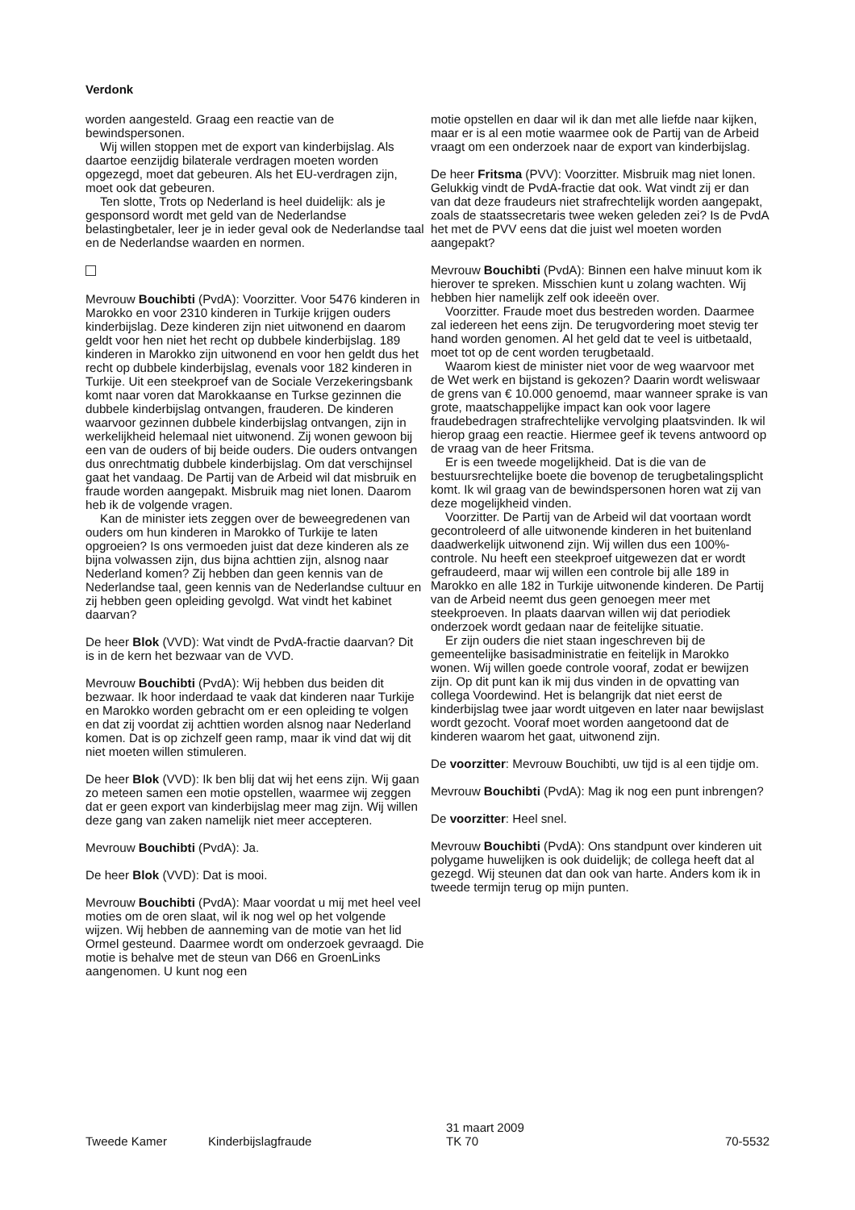Verdonk
worden aangesteld. Graag een reactie van de bewindspersonen.
Wij willen stoppen met de export van kinderbijslag. Als daartoe eenzijdig bilaterale verdragen moeten worden opgezegd, moet dat gebeuren. Als het EU-verdragen zijn, moet ook dat gebeuren.
Ten slotte, Trots op Nederland is heel duidelijk: als je gesponsord wordt met geld van de Nederlandse belastingbetaler, leer je in ieder geval ook de Nederlandse taal en de Nederlandse waarden en normen.
Mevrouw Bouchibti (PvdA): Voorzitter. Voor 5476 kinderen in Marokko en voor 2310 kinderen in Turkije krijgen ouders kinderbijslag. Deze kinderen zijn niet uitwonend en daarom geldt voor hen niet het recht op dubbele kinderbijslag. 189 kinderen in Marokko zijn uitwonend en voor hen geldt dus het recht op dubbele kinderbijslag, evenals voor 182 kinderen in Turkije. Uit een steekproef van de Sociale Verzekeringsbank komt naar voren dat Marokkaanse en Turkse gezinnen die dubbele kinderbijslag ontvangen, frauderen. De kinderen waarvoor gezinnen dubbele kinderbijslag ontvangen, zijn in werkelijkheid helemaal niet uitwonend. Zij wonen gewoon bij een van de ouders of bij beide ouders. Die ouders ontvangen dus onrechtmatig dubbele kinderbijslag. Om dat verschijnsel gaat het vandaag. De Partij van de Arbeid wil dat misbruik en fraude worden aangepakt. Misbruik mag niet lonen. Daarom heb ik de volgende vragen.
Kan de minister iets zeggen over de beweegredenen van ouders om hun kinderen in Marokko of Turkije te laten opgroeien? Is ons vermoeden juist dat deze kinderen als ze bijna volwassen zijn, dus bijna achttien zijn, alsnog naar Nederland komen? Zij hebben dan geen kennis van de Nederlandse taal, geen kennis van de Nederlandse cultuur en zij hebben geen opleiding gevolgd. Wat vindt het kabinet daarvan?
De heer Blok (VVD): Wat vindt de PvdA-fractie daarvan? Dit is in de kern het bezwaar van de VVD.
Mevrouw Bouchibti (PvdA): Wij hebben dus beiden dit bezwaar. Ik hoor inderdaad te vaak dat kinderen naar Turkije en Marokko worden gebracht om er een opleiding te volgen en dat zij voordat zij achttien worden alsnog naar Nederland komen. Dat is op zichzelf geen ramp, maar ik vind dat wij dit niet moeten willen stimuleren.
De heer Blok (VVD): Ik ben blij dat wij het eens zijn. Wij gaan zo meteen samen een motie opstellen, waarmee wij zeggen dat er geen export van kinderbijslag meer mag zijn. Wij willen deze gang van zaken namelijk niet meer accepteren.
Mevrouw Bouchibti (PvdA): Ja.
De heer Blok (VVD): Dat is mooi.
Mevrouw Bouchibti (PvdA): Maar voordat u mij met heel veel moties om de oren slaat, wil ik nog wel op het volgende wijzen. Wij hebben de aanneming van de motie van het lid Ormel gesteund. Daarmee wordt om onderzoek gevraagd. Die motie is behalve met de steun van D66 en GroenLinks aangenomen. U kunt nog een
motie opstellen en daar wil ik dan met alle liefde naar kijken, maar er is al een motie waarmee ook de Partij van de Arbeid vraagt om een onderzoek naar de export van kinderbijslag.
De heer Fritsma (PVV): Voorzitter. Misbruik mag niet lonen. Gelukkig vindt de PvdA-fractie dat ook. Wat vindt zij er dan van dat deze fraudeurs niet strafrechtelijk worden aangepakt, zoals de staatssecretaris twee weken geleden zei? Is de PvdA het met de PVV eens dat die juist wel moeten worden aangepakt?
Mevrouw Bouchibti (PvdA): Binnen een halve minuut kom ik hierover te spreken. Misschien kunt u zolang wachten. Wij hebben hier namelijk zelf ook ideeën over.
Voorzitter. Fraude moet dus bestreden worden. Daarmee zal iedereen het eens zijn. De terugvordering moet stevig ter hand worden genomen. Al het geld dat te veel is uitbetaald, moet tot op de cent worden terugbetaald.
Waarom kiest de minister niet voor de weg waarvoor met de Wet werk en bijstand is gekozen? Daarin wordt weliswaar de grens van € 10.000 genoemd, maar wanneer sprake is van grote, maatschappelijke impact kan ook voor lagere fraudebedragen strafrechtelijke vervolging plaatsvinden. Ik wil hierop graag een reactie. Hiermee geef ik tevens antwoord op de vraag van de heer Fritsma.
Er is een tweede mogelijkheid. Dat is die van de bestuursrechtelijke boete die bovenop de terugbetalingsplicht komt. Ik wil graag van de bewindspersonen horen wat zij van deze mogelijkheid vinden.
Voorzitter. De Partij van de Arbeid wil dat voortaan wordt gecontroleerd of alle uitwonende kinderen in het buitenland daadwerkelijk uitwonend zijn. Wij willen dus een 100%-controle. Nu heeft een steekproef uitgewezen dat er wordt gefraudeerd, maar wij willen een controle bij alle 189 in Marokko en alle 182 in Turkije uitwonende kinderen. De Partij van de Arbeid neemt dus geen genoegen meer met steekproeven. In plaats daarvan willen wij dat periodiek onderzoek wordt gedaan naar de feitelijke situatie.
Er zijn ouders die niet staan ingeschreven bij de gemeentelijke basisadministratie en feitelijk in Marokko wonen. Wij willen goede controle vooraf, zodat er bewijzen zijn. Op dit punt kan ik mij dus vinden in de opvatting van collega Voordewind. Het is belangrijk dat niet eerst de kinderbijslag twee jaar wordt uitgeven en later naar bewijslast wordt gezocht. Vooraf moet worden aangetoond dat de kinderen waarom het gaat, uitwonend zijn.
De voorzitter: Mevrouw Bouchibti, uw tijd is al een tijdje om.
Mevrouw Bouchibti (PvdA): Mag ik nog een punt inbrengen?
De voorzitter: Heel snel.
Mevrouw Bouchibti (PvdA): Ons standpunt over kinderen uit polygame huwelijken is ook duidelijk; de collega heeft dat al gezegd. Wij steunen dat dan ook van harte. Anders kom ik in tweede termijn terug op mijn punten.
Tweede Kamer Kinderbijslagfraude
31 maart 2009
TK 70
70-5532